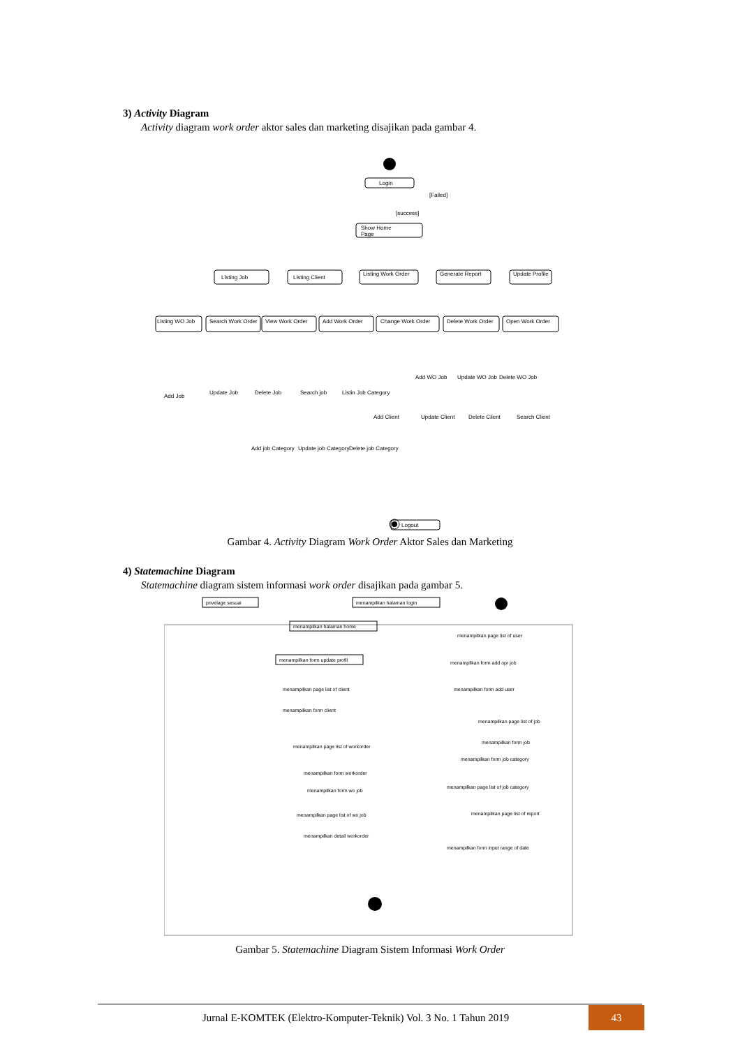3) Activity Diagram
Activity diagram work order aktor sales dan marketing disajikan pada gambar 4.
Login
[Failed]
[success]
Show Home
Page
Listing Job
Listing Client
Listing Work Order
Generate Report
Update Profile
Listing WO Job
Search Work Order
View Work Order
Add Work Order
Change Work Order
Delete Work Order
Open Work Order
Add Job
Update Job
Delete Job
Search job
Listin Job Category
Add WO Job
Update WO Job
Delete WO Job
Add Client
Update Client
Delete Client
Search Client
Add job Category
Update job Category
Delete job Category
Logout
Gambar 4. Activity Diagram Work Order Aktor Sales dan Marketing
4) Statemachine Diagram
Statemachine diagram sistem informasi work order disajikan pada gambar 5.
privelage sesuai
menampilkan halaman login
menampilkan halaman home
menampilkan form update profil
menampilkan page list of client
menampilkan form client
menampilkan page list of workorder
menampilkan form workorder
menampilkan form wo job
menampilkan page list of wo job
menampilkan detail workorder
menampilkan page list of user
menampilkan form add opr job
menampilkan form add user
menampilkan page list of job
menampilkan form job
menampilkan form job category
menampilkan page list of job category
menampilkan page list of report
menampilkan form input range of date
Gambar 5. Statemachine Diagram Sistem Informasi Work Order
Jurnal E-KOMTEK (Elektro-Komputer-Teknik) Vol. 3 No. 1 Tahun 2019
43